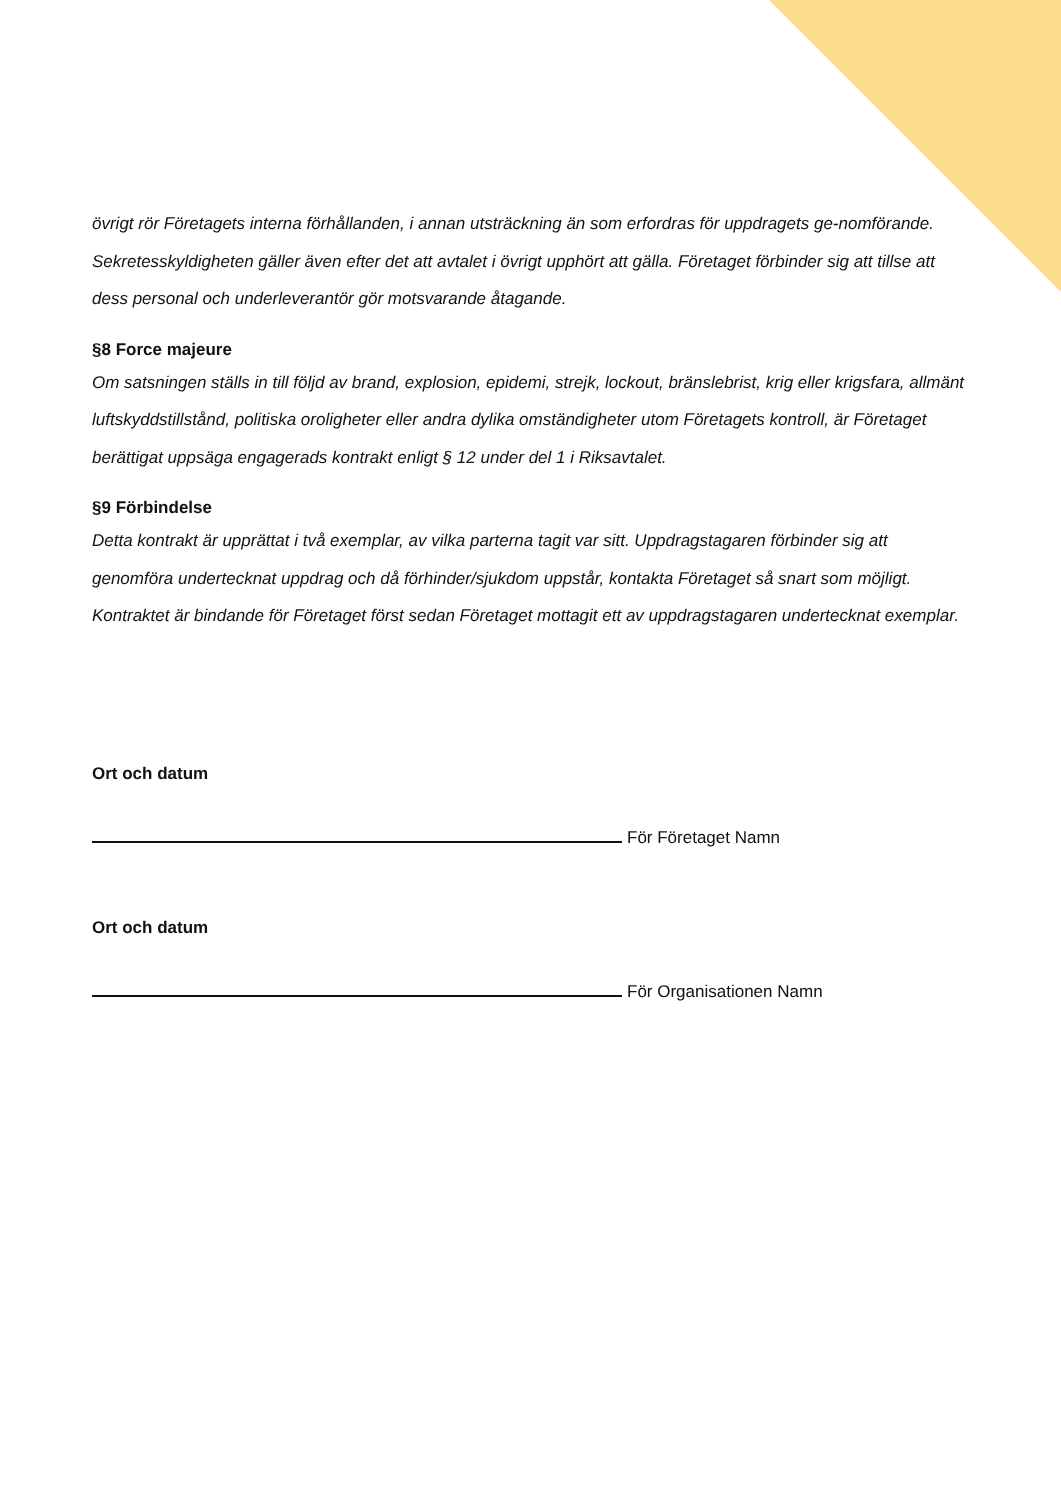övrigt rör Företagets interna förhållanden, i annan utsträckning än som erfordras för uppdragets ge-nomförande. Sekretesskyldigheten gäller även efter det att avtalet i övrigt upphört att gälla. Företaget förbinder sig att tillse att dess personal och underleverantör gör motsvarande åtagande.
§8 Force majeure
Om satsningen ställs in till följd av brand, explosion, epidemi, strejk, lockout, bränslebrist, krig eller krigsfara, allmänt luftskyddstillstånd, politiska oroligheter eller andra dylika omständigheter utom Företagets kontroll, är Företaget berättigat uppsäga engagerads kontrakt enligt § 12 under del 1 i Riksavtalet.
§9 Förbindelse
Detta kontrakt är upprättat i två exemplar, av vilka parterna tagit var sitt. Uppdragstagaren förbinder sig att genomföra undertecknat uppdrag och då förhinder/sjukdom uppstår, kontakta Företaget så snart som möjligt. Kontraktet är bindande för Företaget först sedan Företaget mottagit ett av uppdragstagaren undertecknat exemplar.
Ort och datum
För Företaget Namn
Ort och datum
För Organisationen Namn